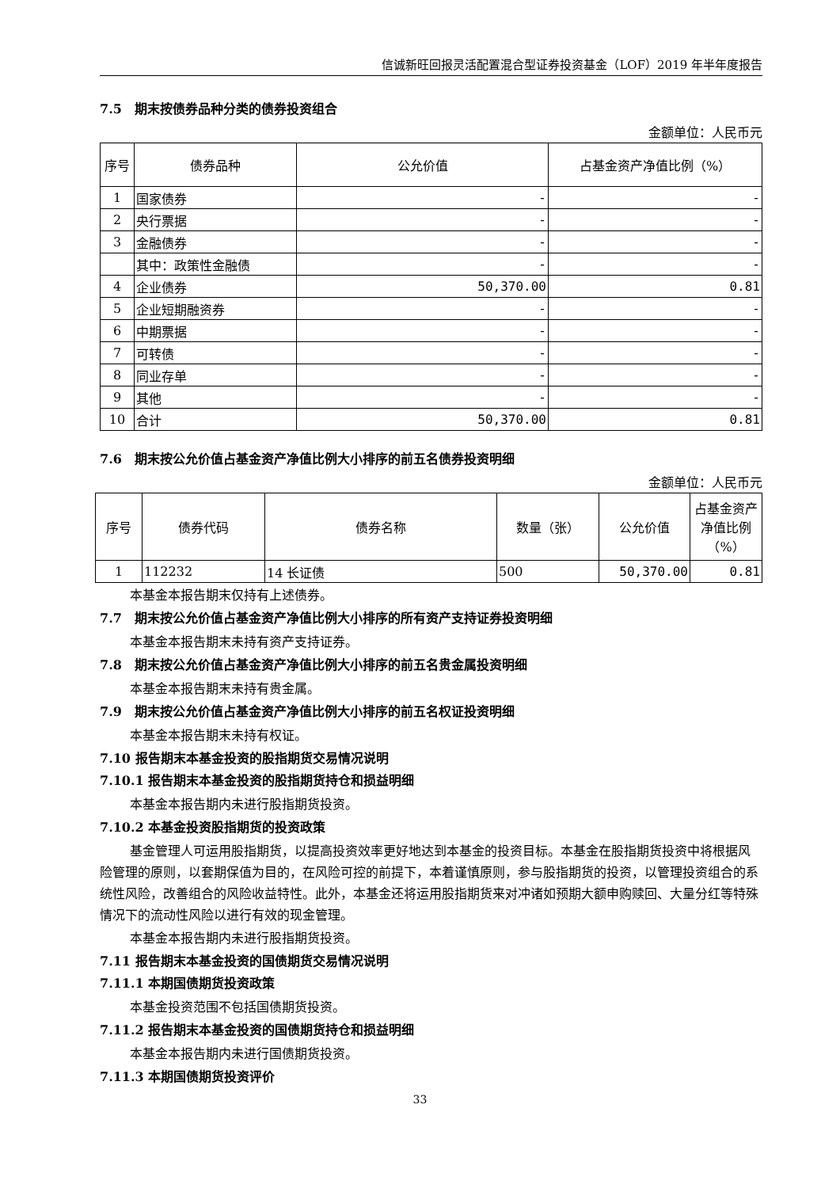信诚新旺回报灵活配置混合型证券投资基金（LOF）2019 年半年度报告
7.5　期末按债券品种分类的债券投资组合
金额单位：人民币元
| 序号 | 债券品种 | 公允价值 | 占基金资产净值比例（%） |
| --- | --- | --- | --- |
| 1 | 国家债券 | - | - |
| 2 | 央行票据 | - | - |
| 3 | 金融债券 | - | - |
| | 其中：政策性金融债 | - | - |
| 4 | 企业债券 | 50,370.00 | 0.81 |
| 5 | 企业短期融资券 | - | - |
| 6 | 中期票据 | - | - |
| 7 | 可转债 | - | - |
| 8 | 同业存单 | - | - |
| 9 | 其他 | - | - |
| 10 | 合计 | 50,370.00 | 0.81 |
7.6　期末按公允价值占基金资产净值比例大小排序的前五名债券投资明细
金额单位：人民币元
| 序号 | 债券代码 | 债券名称 | 数量（张） | 公允价值 | 占基金资产净值比例（%） |
| --- | --- | --- | --- | --- | --- |
| 1 | 112232 | 14 长证债 | 500 | 50,370.00 | 0.81 |
本基金本报告期末仅持有上述债券。
7.7　期末按公允价值占基金资产净值比例大小排序的所有资产支持证券投资明细
本基金本报告期末未持有资产支持证券。
7.8　期末按公允价值占基金资产净值比例大小排序的前五名贵金属投资明细
本基金本报告期末未持有贵金属。
7.9　期末按公允价值占基金资产净值比例大小排序的前五名权证投资明细
本基金本报告期末未持有权证。
7.10 报告期末本基金投资的股指期货交易情况说明
7.10.1 报告期末本基金投资的股指期货持仓和损益明细
本基金本报告期内未进行股指期货投资。
7.10.2 本基金投资股指期货的投资政策
基金管理人可运用股指期货，以提高投资效率更好地达到本基金的投资目标。本基金在股指期货投资中将根据风险管理的原则，以套期保值为目的，在风险可控的前提下，本着谨慎原则，参与股指期货的投资，以管理投资组合的系统性风险，改善组合的风险收益特性。此外，本基金还将运用股指期货来对冲诸如预期大额申购赎回、大量分红等特殊情况下的流动性风险以进行有效的现金管理。
本基金本报告期内未进行股指期货投资。
7.11 报告期末本基金投资的国债期货交易情况说明
7.11.1 本期国债期货投资政策
本基金投资范围不包括国债期货投资。
7.11.2 报告期末本基金投资的国债期货持仓和损益明细
本基金本报告期内未进行国债期货投资。
7.11.3 本期国债期货投资评价
33